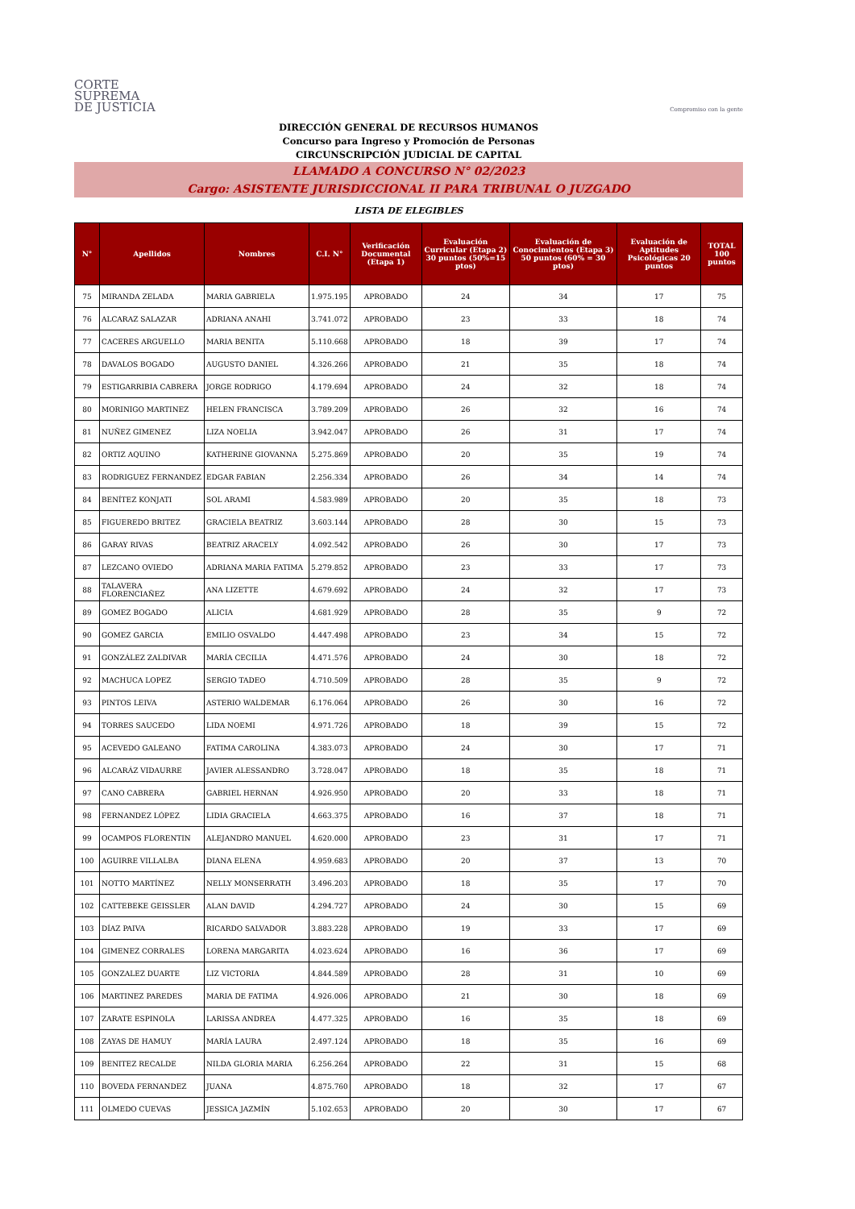CORTE
SUPREMA
DE JUSTICIA
Compromiso con la gente
DIRECCIÓN GENERAL DE RECURSOS HUMANOS
Concurso para Ingreso y Promoción de Personas
CIRCUNSCRIPCIÓN JUDICIAL DE CAPITAL
LLAMADO A CONCURSO N° 02/2023
Cargo: ASISTENTE JURISDICCIONAL II PARA TRIBUNAL O JUZGADO
LISTA DE ELEGIBLES
| N° | Apellidos | Nombres | C.I. N° | Verificación Documental (Etapa 1) | Evaluación Curricular (Etapa 2) 30 puntos (50%=15 ptos) | Evaluación de Conocimientos (Etapa 3) 50 puntos (60% = 30 ptos) | Evaluación de Aptitudes Psicológicas 20 puntos | TOTAL 100 puntos |
| --- | --- | --- | --- | --- | --- | --- | --- | --- |
| 75 | MIRANDA ZELADA | MARIA GABRIELA | 1.975.195 | APROBADO | 24 | 34 | 17 | 75 |
| 76 | ALCARAZ SALAZAR | ADRIANA ANAHI | 3.741.072 | APROBADO | 23 | 33 | 18 | 74 |
| 77 | CACERES ARGUELLO | MARIA BENITA | 5.110.668 | APROBADO | 18 | 39 | 17 | 74 |
| 78 | DAVALOS BOGADO | AUGUSTO DANIEL | 4.326.266 | APROBADO | 21 | 35 | 18 | 74 |
| 79 | ESTIGARRIBIA CABRERA | JORGE RODRIGO | 4.179.694 | APROBADO | 24 | 32 | 18 | 74 |
| 80 | MORINIGO MARTINEZ | HELEN FRANCISCA | 3.789.209 | APROBADO | 26 | 32 | 16 | 74 |
| 81 | NUÑEZ GIMENEZ | LIZA NOELIA | 3.942.047 | APROBADO | 26 | 31 | 17 | 74 |
| 82 | ORTIZ AQUINO | KATHERINE GIOVANNA | 5.275.869 | APROBADO | 20 | 35 | 19 | 74 |
| 83 | RODRIGUEZ FERNANDEZ | EDGAR FABIAN | 2.256.334 | APROBADO | 26 | 34 | 14 | 74 |
| 84 | BENÍTEZ KONJATI | SOL ARAMI | 4.583.989 | APROBADO | 20 | 35 | 18 | 73 |
| 85 | FIGUEREDO BRITEZ | GRACIELA BEATRIZ | 3.603.144 | APROBADO | 28 | 30 | 15 | 73 |
| 86 | GARAY RIVAS | BEATRIZ ARACELY | 4.092.542 | APROBADO | 26 | 30 | 17 | 73 |
| 87 | LEZCANO OVIEDO | ADRIANA MARIA FATIMA | 5.279.852 | APROBADO | 23 | 33 | 17 | 73 |
| 88 | TALAVERA FLORENCIAÑEZ | ANA LIZETTE | 4.679.692 | APROBADO | 24 | 32 | 17 | 73 |
| 89 | GOMEZ BOGADO | ALICIA | 4.681.929 | APROBADO | 28 | 35 | 9 | 72 |
| 90 | GOMEZ GARCIA | EMILIO OSVALDO | 4.447.498 | APROBADO | 23 | 34 | 15 | 72 |
| 91 | GONZÁLEZ ZALDIVAR | MARÍA CECILIA | 4.471.576 | APROBADO | 24 | 30 | 18 | 72 |
| 92 | MACHUCA LOPEZ | SERGIO TADEO | 4.710.509 | APROBADO | 28 | 35 | 9 | 72 |
| 93 | PINTOS LEIVA | ASTERIO WALDEMAR | 6.176.064 | APROBADO | 26 | 30 | 16 | 72 |
| 94 | TORRES SAUCEDO | LIDA NOEMI | 4.971.726 | APROBADO | 18 | 39 | 15 | 72 |
| 95 | ACEVEDO GALEANO | FATIMA CAROLINA | 4.383.073 | APROBADO | 24 | 30 | 17 | 71 |
| 96 | ALCARÁZ VIDAURRE | JAVIER ALESSANDRO | 3.728.047 | APROBADO | 18 | 35 | 18 | 71 |
| 97 | CANO CABRERA | GABRIEL HERNAN | 4.926.950 | APROBADO | 20 | 33 | 18 | 71 |
| 98 | FERNANDEZ LÓPEZ | LIDIA GRACIELA | 4.663.375 | APROBADO | 16 | 37 | 18 | 71 |
| 99 | OCAMPOS FLORENTIN | ALEJANDRO MANUEL | 4.620.000 | APROBADO | 23 | 31 | 17 | 71 |
| 100 | AGUIRRE VILLALBA | DIANA ELENA | 4.959.683 | APROBADO | 20 | 37 | 13 | 70 |
| 101 | NOTTO MARTÍNEZ | NELLY MONSERRATH | 3.496.203 | APROBADO | 18 | 35 | 17 | 70 |
| 102 | CATTEBEKE GEISSLER | ALAN DAVID | 4.294.727 | APROBADO | 24 | 30 | 15 | 69 |
| 103 | DÍAZ PAIVA | RICARDO SALVADOR | 3.883.228 | APROBADO | 19 | 33 | 17 | 69 |
| 104 | GIMENEZ CORRALES | LORENA MARGARITA | 4.023.624 | APROBADO | 16 | 36 | 17 | 69 |
| 105 | GONZALEZ DUARTE | LIZ VICTORIA | 4.844.589 | APROBADO | 28 | 31 | 10 | 69 |
| 106 | MARTINEZ PAREDES | MARIA DE FATIMA | 4.926.006 | APROBADO | 21 | 30 | 18 | 69 |
| 107 | ZARATE ESPINOLA | LARISSA ANDREA | 4.477.325 | APROBADO | 16 | 35 | 18 | 69 |
| 108 | ZAYAS DE HAMUY | MARÍA LAURA | 2.497.124 | APROBADO | 18 | 35 | 16 | 69 |
| 109 | BENITEZ RECALDE | NILDA GLORIA MARIA | 6.256.264 | APROBADO | 22 | 31 | 15 | 68 |
| 110 | BOVEDA FERNANDEZ | JUANA | 4.875.760 | APROBADO | 18 | 32 | 17 | 67 |
| 111 | OLMEDO CUEVAS | JESSICA JAZMÍN | 5.102.653 | APROBADO | 20 | 30 | 17 | 67 |